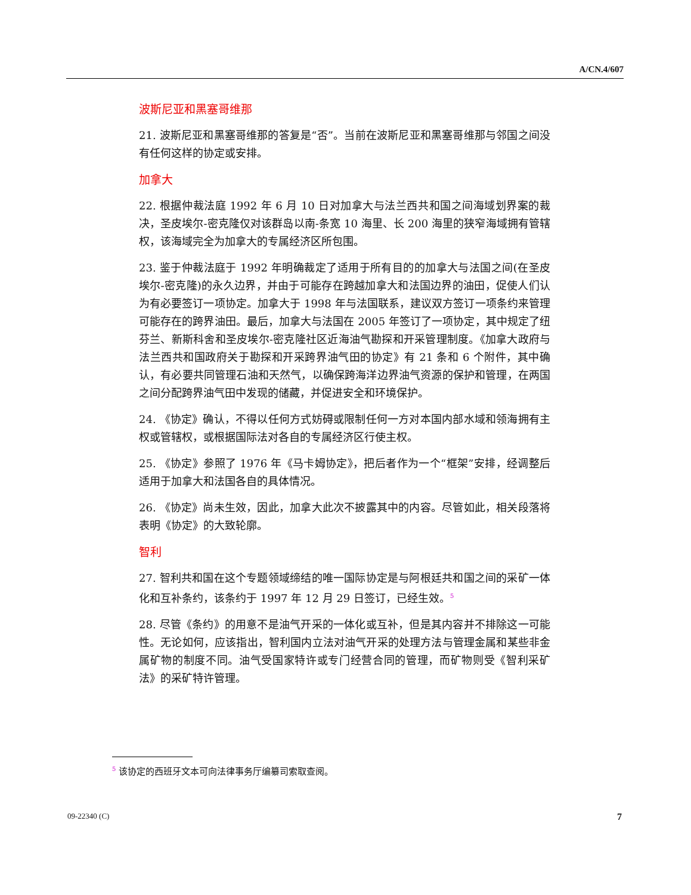A/CN.4/607
波斯尼亚和黑塞哥维那
21. 波斯尼亚和黑塞哥维那的答复是“否”。当前在波斯尼亚和黑塞哥维那与邻国之间没有任何这样的协定或安排。
加拿大
22. 根据仲裁法庭 1992 年 6 月 10 日对加拿大与法兰西共和国之间海域划界案的裁决，圣皮埃尔-密克隆仅对该群岛以南-条宽 10 海里、长 200 海里的狭窄海域拥有管辖权，该海域完全为加拿大的专属经济区所包围。
23. 鉴于仲裁法庭于 1992 年明确裁定了适用于所有目的的加拿大与法国之间(在圣皮埃尔-密克隆)的永久边界，并由于可能存在跨越加拿大和法国边界的油田，促使人们认为有必要签订一项协定。加拿大于 1998 年与法国联系，建议双方签订一项条约来管理可能存在的跨界油田。最后，加拿大与法国在 2005 年签订了一项协定，其中规定了纽芬兰、新斯科舍和圣皮埃尔-密克隆社区近海油气勘探和开采管理制度。《加拿大政府与法兰西共和国政府关于勘探和开采跨界油气田的协定》有 21 条和 6 个附件，其中确认，有必要共同管理石油和天然气，以确保跨海洋边界油气资源的保护和管理，在两国之间分配跨界油气田中发现的储藏，并促进安全和环境保护。
24. 《协定》确认，不得以任何方式妨碍或限制任何一方对本国内部水域和领海拥有主权或管辖权，或根据国际法对各自的专属经济区行使主权。
25. 《协定》参照了 1976 年《马卡姆协定》，把后者作为一个“框架”安排，经调整后适用于加拿大和法国各自的具体情况。
26. 《协定》尚未生效，因此，加拿大此次不披露其中的内容。尽管如此，相关段落将表明《协定》的大致轮廓。
智利
27. 智利共和国在这个专题领域缔结的唯一国际协定是与阿根廷共和国之间的采矿一体化和互补条约，该条约于 1997 年 12 月 29 日签订，已经生效。<sup>5</sup>
28. 尽管《条约》的用意不是油气开采的一体化或互补，但是其内容并不排除这一可能性。无论如何，应该指出，智利国内立法对油气开采的处理方法与管理金属和某些非金属矿物的制度不同。油气受国家特许或专门经营合同的管理，而矿物则受《智利采矿法》的采矿特许管理。
<sup>5</sup> 该协定的西班牙文本可向法律事务厅编纂司索取查阅。
09-22340 (C) 7